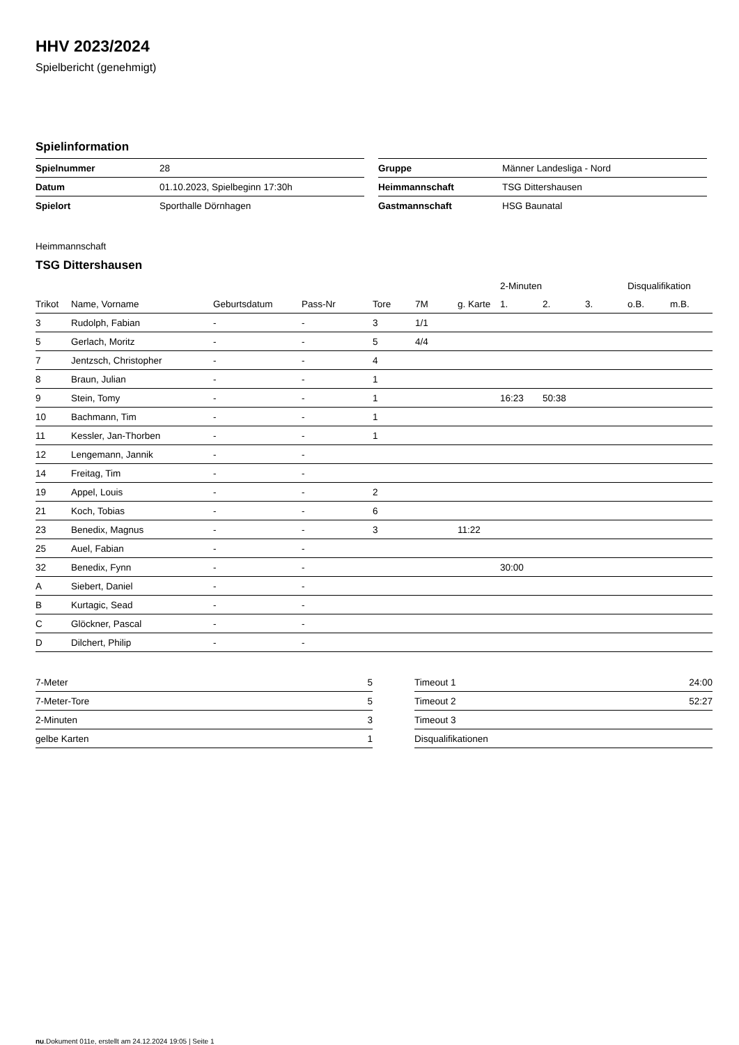HHV 2023/2024
Spielbericht (genehmigt)
Spielinformation
| Spielnummer | 28 |
| Datum | 01.10.2023, Spielbeginn 17:30h |
| Spielort | Sporthalle Dörnhagen |
| Gruppe | Männer Landesliga - Nord |
| Heimmannschaft | TSG Dittershausen |
| Gastmannschaft | HSG Baunatal |
Heimmannschaft
TSG Dittershausen
| | | | | | | | 2-Minuten | | | Disqualifikation | |
| --- | --- | --- | --- | --- | --- | --- | --- | --- | --- | --- | --- |
| Trikot | Name, Vorname | Geburtsdatum | Pass-Nr | Tore | 7M | g. Karte | 1. | 2. | 3. | o.B. | m.B. |
| 3 | Rudolph, Fabian | - | - | 3 | 1/1 | | | | | | |
| 5 | Gerlach, Moritz | - | - | 5 | 4/4 | | | | | | |
| 7 | Jentzsch, Christopher | - | - | 4 | | | | | | | |
| 8 | Braun, Julian | - | - | 1 | | | | | | | |
| 9 | Stein, Tomy | - | - | 1 | | | 16:23 | 50:38 | | | |
| 10 | Bachmann, Tim | - | - | 1 | | | | | | | |
| 11 | Kessler, Jan-Thorben | - | - | 1 | | | | | | | |
| 12 | Lengemann, Jannik | - | - | | | | | | | | |
| 14 | Freitag, Tim | - | - | | | | | | | | |
| 19 | Appel, Louis | - | - | 2 | | | | | | | |
| 21 | Koch, Tobias | - | - | 6 | | | | | | | |
| 23 | Benedix, Magnus | - | - | 3 | | 11:22 | | | | | |
| 25 | Auel, Fabian | - | - | | | | | | | | |
| 32 | Benedix, Fynn | - | - | | | | 30:00 | | | | |
| A | Siebert, Daniel | - | - | | | | | | | | |
| B | Kurtagic, Sead | - | - | | | | | | | | |
| C | Glöckner, Pascal | - | - | | | | | | | | |
| D | Dilchert, Philip | - | - | | | | | | | | |
| 7-Meter | 5 |
| 7-Meter-Tore | 5 |
| 2-Minuten | 3 |
| gelbe Karten | 1 |
| Timeout 1 | 24:00 |
| Timeout 2 | 52:27 |
| Timeout 3 | |
| Disqualifikationen | |
nu.Dokument 011e, erstellt am 24.12.2024 19:05 | Seite 1